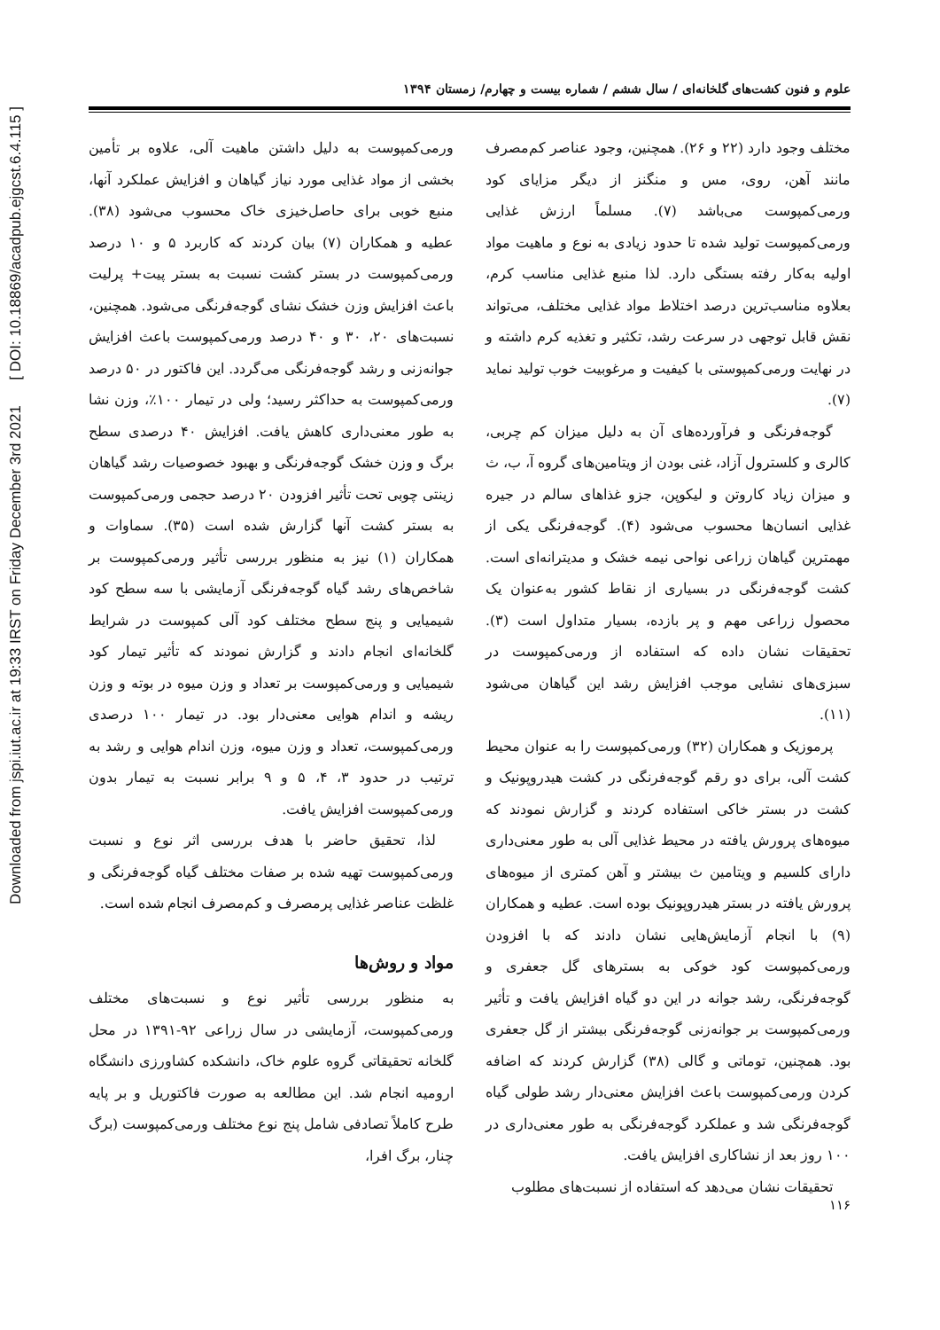Downloaded from jspi.iut.ac.ir at 19:33 IRST on Friday December 3rd 2021 [ DOI: 10.18869/acadpub.ejgcst.6.4.115 ]
علوم و فنون کشت‌های گلخانه‌ای / سال ششم / شماره بیست و چهارم/ زمستان ۱۳۹۴
مختلف وجود دارد (۲۲ و ۲۶). همچنین، وجود عناصر کم‌مصرف مانند آهن، روی، مس و منگنز از دیگر مزایای کود ورمی‌کمپوست می‌باشد (۷). مسلماً ارزش غذایی ورمی‌کمپوست تولید شده تا حدود زیادی به نوع و ماهیت مواد اولیه به‌کار رفته بستگی دارد. لذا منبع غذایی مناسب کرم، بعلاوه مناسب‌ترین درصد اختلاط مواد غذایی مختلف، می‌تواند نقش قابل توجهی در سرعت رشد، تکثیر و تغذیه کرم داشته و در نهایت ورمی‌کمپوستی با کیفیت و مرغوبیت خوب تولید نماید (۷).
گوجه‌فرنگی و فرآورده‌های آن به دلیل میزان کم چربی، کالری و کلسترول آزاد، غنی بودن از ویتامین‌های گروه آ، ب، ث و میزان زیاد کاروتن و لیکوپن، جزو غذاهای سالم در جیره غذایی انسان‌ها محسوب می‌شود (۴). گوجه‌فرنگی یکی از مهمترین گیاهان زراعی نواحی نیمه خشک و مدیترانه‌ای است. کشت گوجه‌فرنگی در بسیاری از نقاط کشور به‌عنوان یک محصول زراعی مهم و پر بازده، بسیار متداول است (۳). تحقیقات نشان داده که استفاده از ورمی‌کمپوست در سبزی‌های نشایی موجب افزایش رشد این گیاهان می‌شود (۱۱).
پرموزیک و همکاران (۳۲) ورمی‌کمپوست را به عنوان محیط کشت آلی، برای دو رقم گوجه‌فرنگی در کشت هیدروپونیک و کشت در بستر خاکی استفاده کردند و گزارش نمودند که میوه‌های پرورش یافته در محیط غذایی آلی به طور معنی‌داری دارای کلسیم و ویتامین ث بیشتر و آهن کمتری از میوه‌های پرورش یافته در بستر هیدروپونیک بوده است. عطیه و همکاران (۹) با انجام آزمایش‌هایی نشان دادند که با افزودن ورمی‌کمپوست کود خوکی به بسترهای گل جعفری و گوجه‌فرنگی، رشد جوانه در این دو گیاه افزایش یافت و تأثیر ورمی‌کمپوست بر جوانه‌زنی گوجه‌فرنگی بیشتر از گل جعفری بود. همچنین، توماتی و گالی (۳۸) گزارش کردند که اضافه کردن ورمی‌کمپوست باعث افزایش معنی‌دار رشد طولی گیاه گوجه‌فرنگی شد و عملکرد گوجه‌فرنگی به طور معنی‌داری در ۱۰۰ روز بعد از نشاکاری افزایش یافت.
تحقیقات نشان می‌دهد که استفاده از نسبت‌های مطلوب
ورمی‌کمپوست به دلیل داشتن ماهیت آلی، علاوه بر تأمین بخشی از مواد غذایی مورد نیاز گیاهان و افزایش عملکرد آنها، منبع خوبی برای حاصل‌خیزی خاک محسوب می‌شود (۳۸). عطیه و همکاران (۷) بیان کردند که کاربرد ۵ و ۱۰ درصد ورمی‌کمپوست در بستر کشت نسبت به بستر پیت+ پرلیت باعث افزایش وزن خشک نشای گوجه‌فرنگی می‌شود. همچنین، نسبت‌های ۲۰، ۳۰ و ۴۰ درصد ورمی‌کمپوست باعث افزایش جوانه‌زنی و رشد گوجه‌فرنگی می‌گردد. این فاکتور در ۵۰ درصد ورمی‌کمپوست به حداکثر رسید؛ ولی در تیمار ۱۰۰٪، وزن نشا به طور معنی‌داری کاهش یافت. افزایش ۴۰ درصدی سطح برگ و وزن خشک گوجه‌فرنگی و بهبود خصوصیات رشد گیاهان زینتی چوبی تحت تأثیر افزودن ۲۰ درصد حجمی ورمی‌کمپوست به بستر کشت آنها گزارش شده است (۳۵). سماوات و همکاران (۱) نیز به منظور بررسی تأثیر ورمی‌کمپوست بر شاخص‌های رشد گیاه گوجه‌فرنگی آزمایشی با سه سطح کود شیمیایی و پنج سطح مختلف کود آلی کمپوست در شرایط گلخانه‌ای انجام دادند و گزارش نمودند که تأثیر تیمار کود شیمیایی و ورمی‌کمپوست بر تعداد و وزن میوه در بوته و وزن ریشه و اندام هوایی معنی‌دار بود. در تیمار ۱۰۰ درصدی ورمی‌کمپوست، تعداد و وزن میوه، وزن اندام هوایی و رشد به ترتیب در حدود ۳، ۴، ۵ و ۹ برابر نسبت به تیمار بدون ورمی‌کمپوست افزایش یافت.
لذا، تحقیق حاضر با هدف بررسی اثر نوع و نسبت ورمی‌کمپوست تهیه شده بر صفات مختلف گیاه گوجه‌فرنگی و غلظت عناصر غذایی پرمصرف و کم‌مصرف انجام شده است.
مواد و روش‌ها
به منظور بررسی تأثیر نوع و نسبت‌های مختلف ورمی‌کمپوست، آزمایشی در سال زراعی ۹۲-۱۳۹۱ در محل گلخانه تحقیقاتی گروه علوم خاک، دانشکده کشاورزی دانشگاه ارومیه انجام شد. این مطالعه به صورت فاکتوریل و بر پایه طرح کاملاً تصادفی شامل پنج نوع مختلف ورمی‌کمپوست (برگ چنار، برگ افرا،
۱۱۶